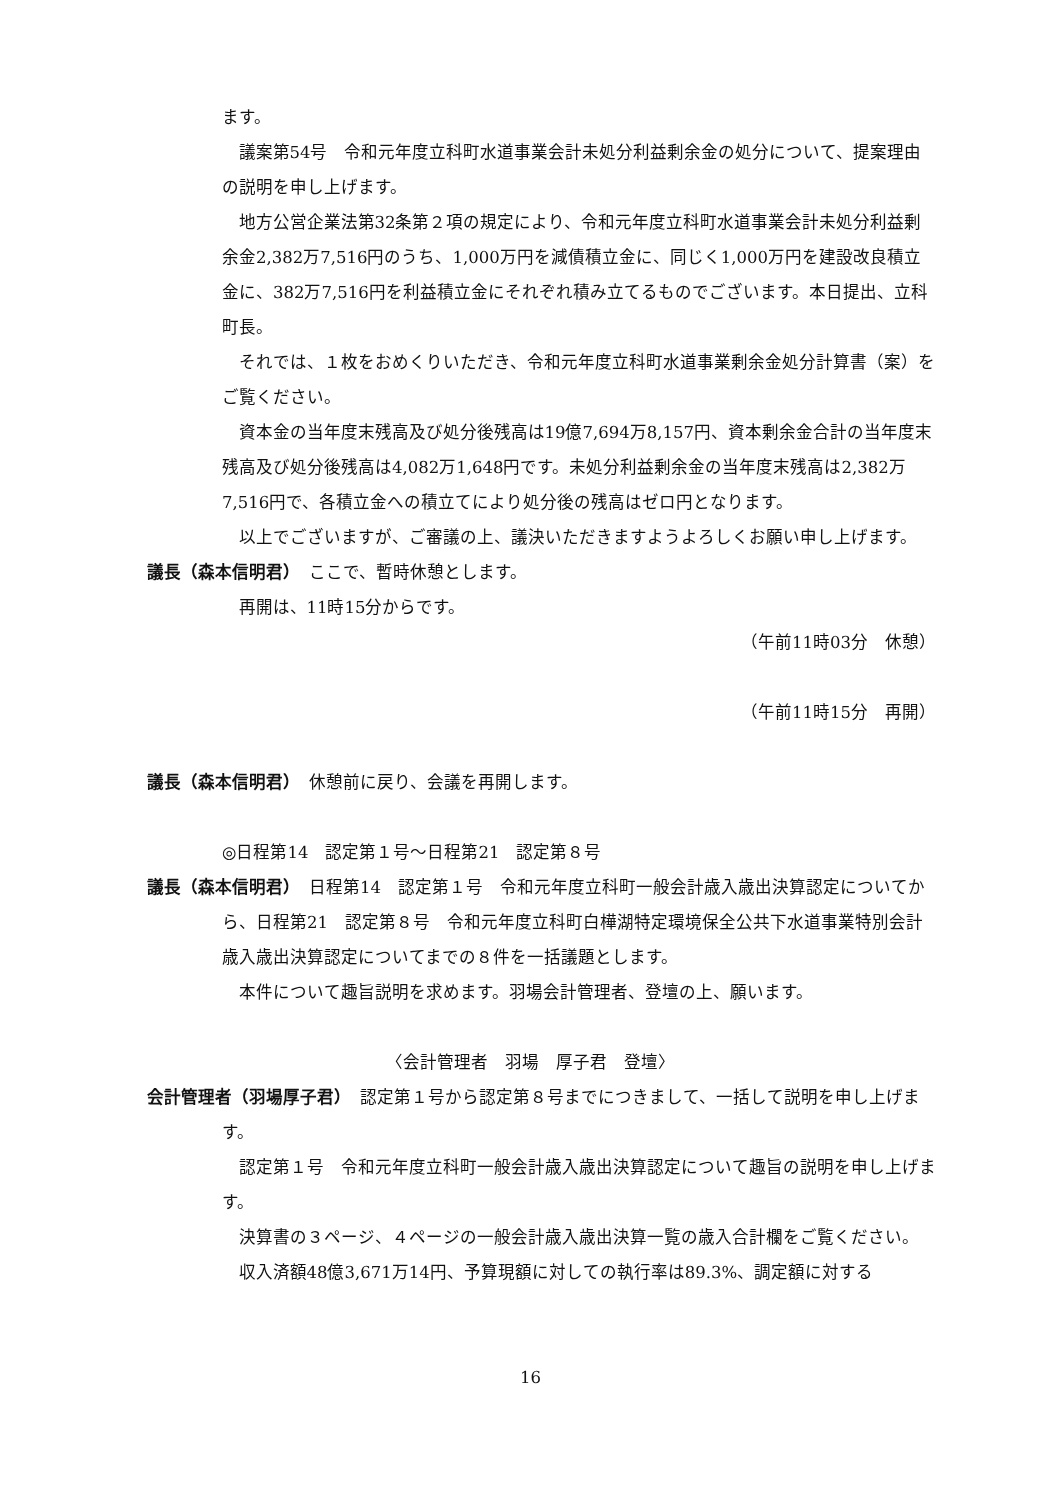ます。
議案第54号　令和元年度立科町水道事業会計未処分利益剰余金の処分について、提案理由の説明を申し上げます。
地方公営企業法第32条第２項の規定により、令和元年度立科町水道事業会計未処分利益剰余金2,382万7,516円のうち、1,000万円を減債積立金に、同じく1,000万円を建設改良積立金に、382万7,516円を利益積立金にそれぞれ積み立てるものでございます。本日提出、立科町長。
それでは、１枚をおめくりいただき、令和元年度立科町水道事業剰余金処分計算書（案）をご覧ください。
資本金の当年度末残高及び処分後残高は19億7,694万8,157円、資本剰余金合計の当年度末残高及び処分後残高は4,082万1,648円です。未処分利益剰余金の当年度末残高は2,382万7,516円で、各積立金への積立てにより処分後の残高はゼロ円となります。
以上でございますが、ご審議の上、議決いただきますようよろしくお願い申し上げます。
議長（森本信明君）　ここで、暫時休憩とします。
再開は、11時15分からです。
（午前11時03分　休憩）
（午前11時15分　再開）
議長（森本信明君）　休憩前に戻り、会議を再開します。
◎日程第14　認定第１号～日程第21　認定第８号
議長（森本信明君）　日程第14　認定第１号　令和元年度立科町一般会計歳入歳出決算認定についてから、日程第21　認定第８号　令和元年度立科町白樺湖特定環境保全公共下水道事業特別会計歳入歳出決算認定についてまでの８件を一括議題とします。
本件について趣旨説明を求めます。羽場会計管理者、登壇の上、願います。
〈会計管理者　羽場　厚子君　登壇〉
会計管理者（羽場厚子君）　認定第１号から認定第８号までにつきまして、一括して説明を申し上げます。
認定第１号　令和元年度立科町一般会計歳入歳出決算認定について趣旨の説明を申し上げます。
決算書の３ページ、４ページの一般会計歳入歳出決算一覧の歳入合計欄をご覧ください。
収入済額48億3,671万14円、予算現額に対しての執行率は89.3%、調定額に対する
16